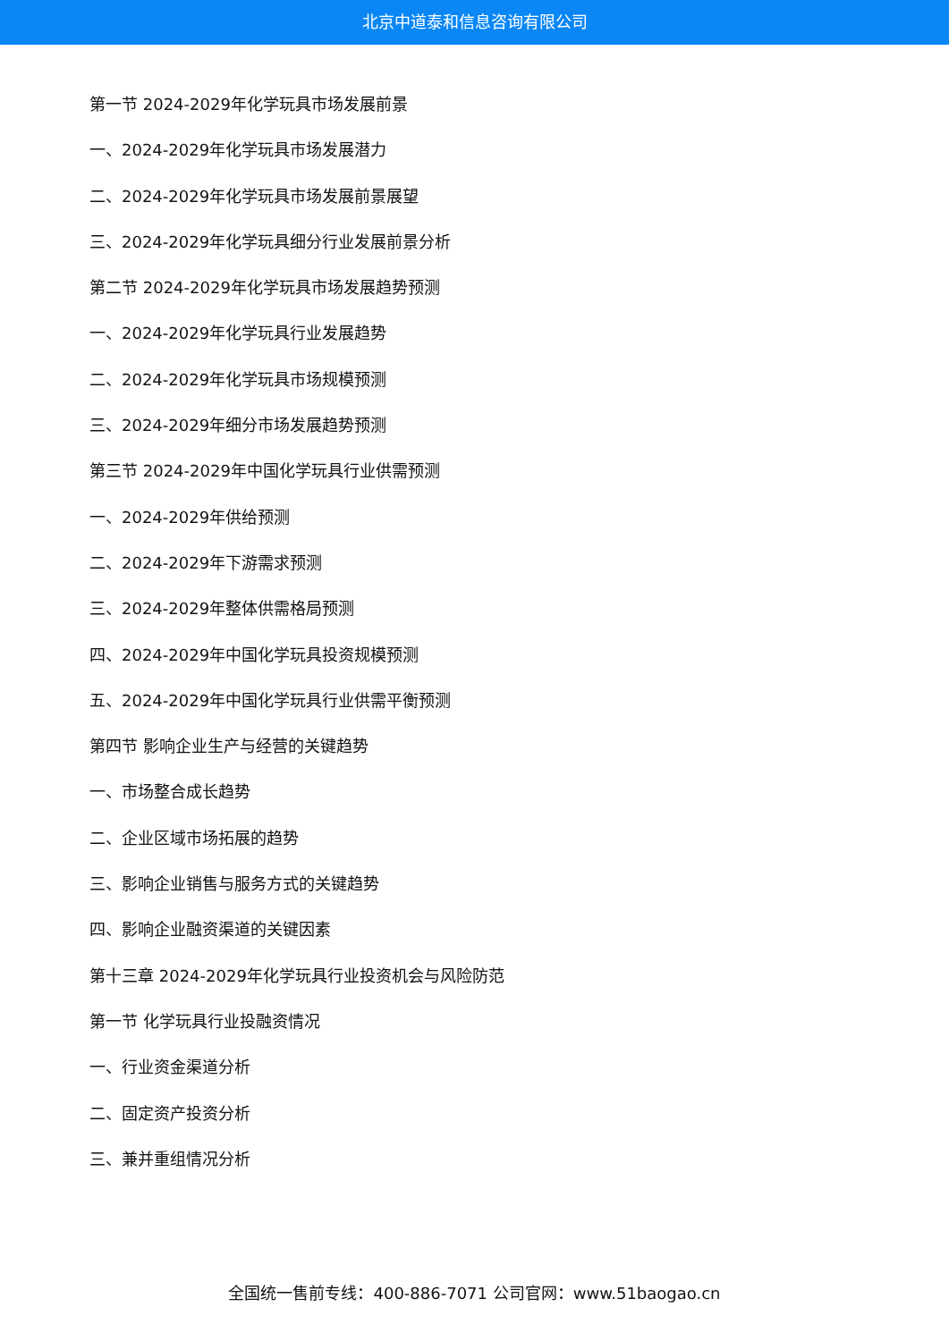北京中道泰和信息咨询有限公司
第一节 2024-2029年化学玩具市场发展前景
一、2024-2029年化学玩具市场发展潜力
二、2024-2029年化学玩具市场发展前景展望
三、2024-2029年化学玩具细分行业发展前景分析
第二节 2024-2029年化学玩具市场发展趋势预测
一、2024-2029年化学玩具行业发展趋势
二、2024-2029年化学玩具市场规模预测
三、2024-2029年细分市场发展趋势预测
第三节 2024-2029年中国化学玩具行业供需预测
一、2024-2029年供给预测
二、2024-2029年下游需求预测
三、2024-2029年整体供需格局预测
四、2024-2029年中国化学玩具投资规模预测
五、2024-2029年中国化学玩具行业供需平衡预测
第四节 影响企业生产与经营的关键趋势
一、市场整合成长趋势
二、企业区域市场拓展的趋势
三、影响企业销售与服务方式的关键趋势
四、影响企业融资渠道的关键因素
第十三章 2024-2029年化学玩具行业投资机会与风险防范
第一节 化学玩具行业投融资情况
一、行业资金渠道分析
二、固定资产投资分析
三、兼并重组情况分析
全国统一售前专线：400-886-7071 公司官网：www.51baogao.cn